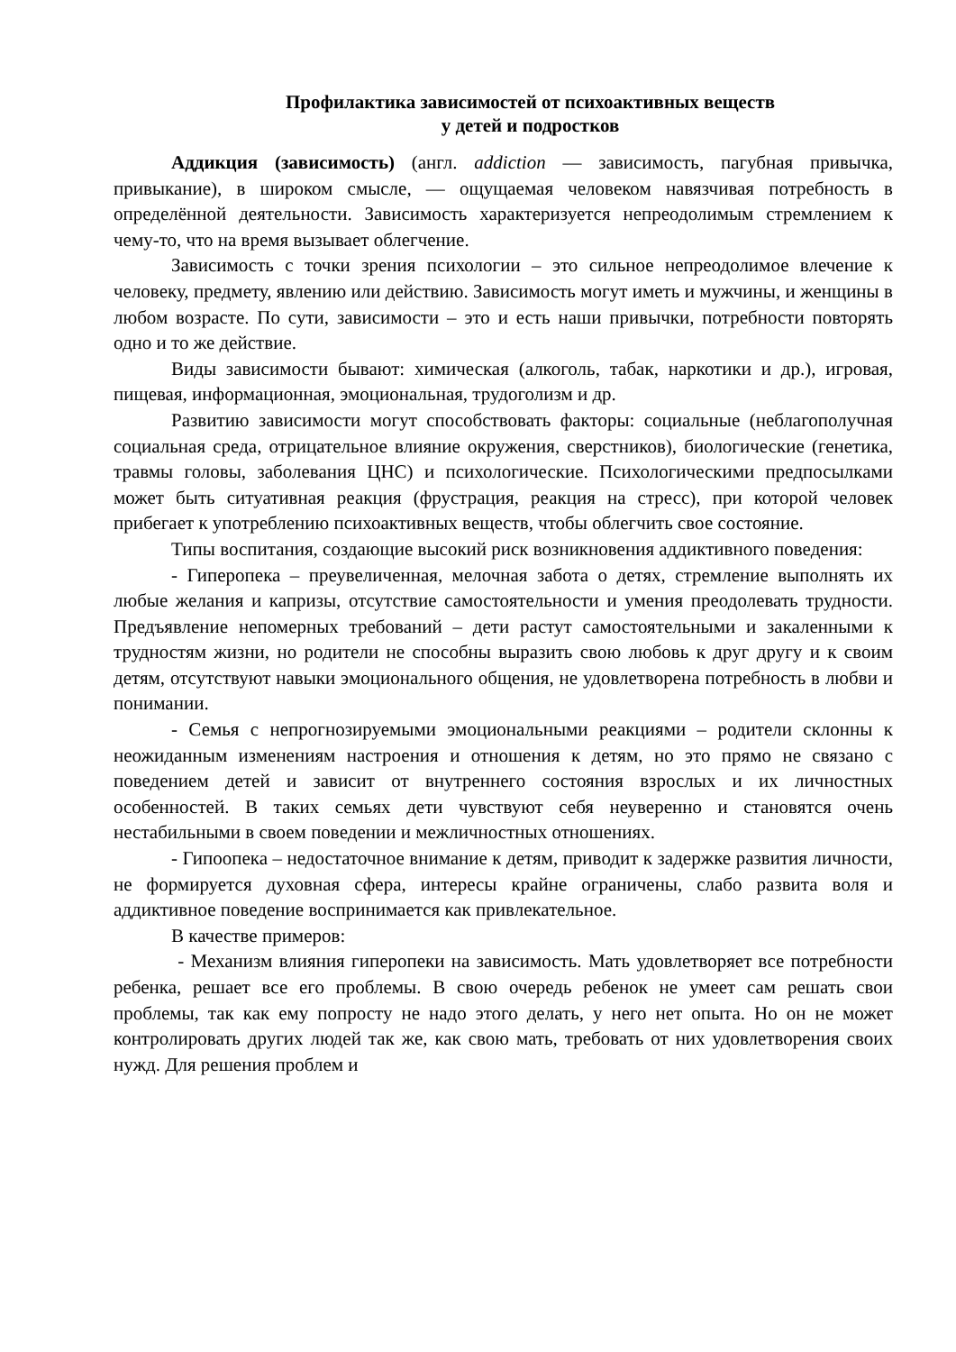Профилактика зависимостей от психоактивных веществ
у детей и подростков
Аддикция (зависимость) (англ. addiction — зависимость, пагубная привычка, привыкание), в широком смысле, — ощущаемая человеком навязчивая потребность в определённой деятельности. Зависимость характеризуется непреодолимым стремлением к чему-то, что на время вызывает облегчение.
Зависимость с точки зрения психологии – это сильное непреодолимое влечение к человеку, предмету, явлению или действию. Зависимость могут иметь и мужчины, и женщины в любом возрасте. По сути, зависимости – это и есть наши привычки, потребности повторять одно и то же действие.
Виды зависимости бывают: химическая (алкоголь, табак, наркотики и др.), игровая, пищевая, информационная, эмоциональная, трудоголизм и др.
Развитию зависимости могут способствовать факторы: социальные (неблагополучная социальная среда, отрицательное влияние окружения, сверстников), биологические (генетика, травмы головы, заболевания ЦНС) и психологические. Психологическими предпосылками может быть ситуативная реакция (фрустрация, реакция на стресс), при которой человек прибегает к употреблению психоактивных веществ, чтобы облегчить свое состояние.
Типы воспитания, создающие высокий риск возникновения аддиктивного поведения:
- Гиперопека – преувеличенная, мелочная забота о детях, стремление выполнять их любые желания и капризы, отсутствие самостоятельности и умения преодолевать трудности. Предъявление непомерных требований – дети растут самостоятельными и закаленными к трудностям жизни, но родители не способны выразить свою любовь к друг другу и к своим детям, отсутствуют навыки эмоционального общения, не удовлетворена потребность в любви и понимании.
- Семья с непрогнозируемыми эмоциональными реакциями – родители склонны к неожиданным изменениям настроения и отношения к детям, но это прямо не связано с поведением детей и зависит от внутреннего состояния взрослых и их личностных особенностей. В таких семьях дети чувствуют себя неуверенно и становятся очень нестабильными в своем поведении и межличностных отношениях.
- Гипоопека – недостаточное внимание к детям, приводит к задержке развития личности, не формируется духовная сфера, интересы крайне ограничены, слабо развита воля и аддиктивное поведение воспринимается как привлекательное.
В качестве примеров:
- Механизм влияния гиперопеки на зависимость. Мать удовлетворяет все потребности ребенка, решает все его проблемы. В свою очередь ребенок не умеет сам решать свои проблемы, так как ему попросту не надо этого делать, у него нет опыта. Но он не может контролировать других людей так же, как свою мать, требовать от них удовлетворения своих нужд. Для решения проблем и